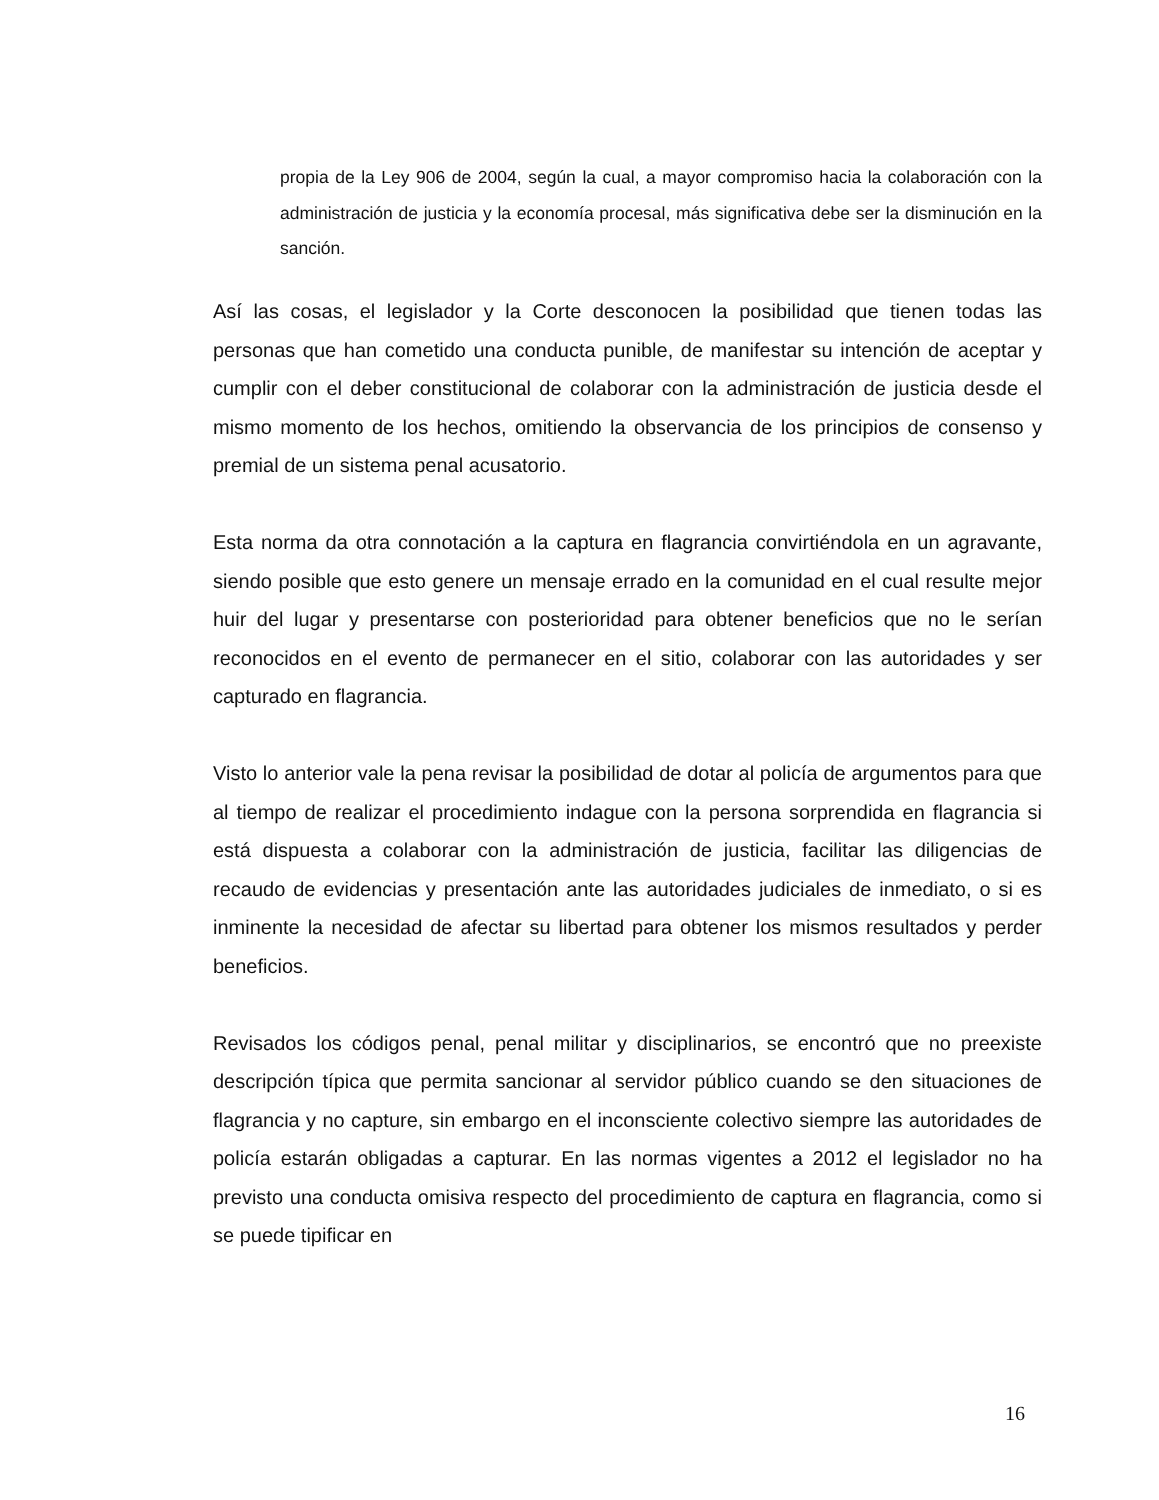propia de la Ley 906 de 2004, según la cual, a mayor compromiso hacia la colaboración con la administración de justicia y la economía procesal, más significativa debe ser la disminución en la sanción.
Así las cosas, el legislador y la Corte desconocen la posibilidad que tienen todas las personas que han cometido una conducta punible, de manifestar su intención de aceptar y cumplir con el deber constitucional de colaborar con la administración de justicia desde el mismo momento de los hechos, omitiendo la observancia de los principios de consenso y premial de un sistema penal acusatorio.
Esta norma da otra connotación a la captura en flagrancia convirtiéndola en un agravante, siendo posible que esto genere un mensaje errado en la comunidad en el cual resulte mejor huir del lugar y presentarse con posterioridad para obtener beneficios que no le serían reconocidos en el evento de permanecer en el sitio, colaborar con las autoridades y ser capturado en flagrancia.
Visto lo anterior vale la pena revisar la posibilidad de dotar al policía de argumentos para que al tiempo de realizar el procedimiento indague con la persona sorprendida en flagrancia si está dispuesta a colaborar con la administración de justicia, facilitar las diligencias de recaudo de evidencias y presentación ante las autoridades judiciales de inmediato, o si es inminente la necesidad de afectar su libertad para obtener los mismos resultados y perder beneficios.
Revisados los códigos penal, penal militar y disciplinarios, se encontró que no preexiste descripción típica que permita sancionar al servidor público cuando se den situaciones de flagrancia y no capture, sin embargo en el inconsciente colectivo siempre las autoridades de policía estarán obligadas a capturar. En las normas vigentes a 2012 el legislador no ha previsto una conducta omisiva respecto del procedimiento de captura en flagrancia, como si se puede tipificar en
16